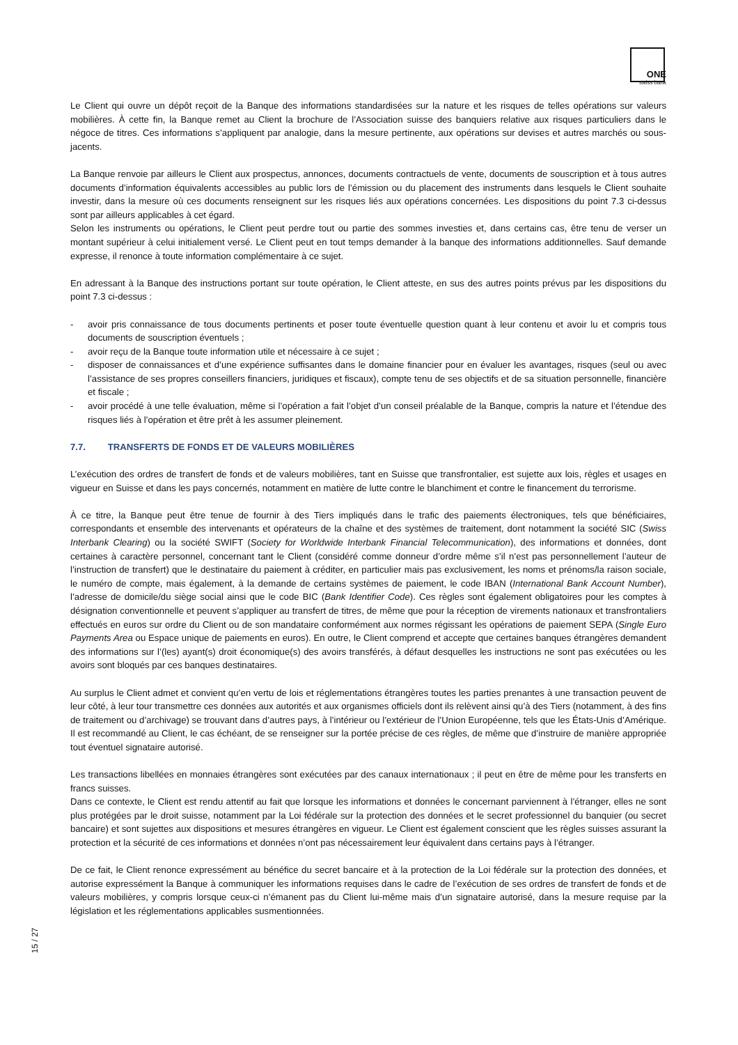ONE
swiss bank
Le Client qui ouvre un dépôt reçoit de la Banque des informations standardisées sur la nature et les risques de telles opérations sur valeurs mobilières. À cette fin, la Banque remet au Client la brochure de l’Association suisse des banquiers relative aux risques particuliers dans le négoce de titres. Ces informations s’appliquent par analogie, dans la mesure pertinente, aux opérations sur devises et autres marchés ou sous-jacents.
La Banque renvoie par ailleurs le Client aux prospectus, annonces, documents contractuels de vente, documents de souscription et à tous autres documents d’information équivalents accessibles au public lors de l’émission ou du placement des instruments dans lesquels le Client souhaite investir, dans la mesure où ces documents renseignent sur les risques liés aux opérations concernées. Les dispositions du point 7.3 ci-dessus sont par ailleurs applicables à cet égard.
Selon les instruments ou opérations, le Client peut perdre tout ou partie des sommes investies et, dans certains cas, être tenu de verser un montant supérieur à celui initialement versé. Le Client peut en tout temps demander à la banque des informations additionnelles. Sauf demande expresse, il renonce à toute information complémentaire à ce sujet.
En adressant à la Banque des instructions portant sur toute opération, le Client atteste, en sus des autres points prévus par les dispositions du point 7.3 ci-dessus :
- avoir pris connaissance de tous documents pertinents et poser toute éventuelle question quant à leur contenu et avoir lu et compris tous documents de souscription éventuels ;
- avoir reçu de la Banque toute information utile et nécessaire à ce sujet ;
- disposer de connaissances et d’une expérience suffisantes dans le domaine financier pour en évaluer les avantages, risques (seul ou avec l’assistance de ses propres conseillers financiers, juridiques et fiscaux), compte tenu de ses objectifs et de sa situation personnelle, financière et fiscale ;
- avoir procédé à une telle évaluation, même si l’opération a fait l’objet d’un conseil préalable de la Banque, compris la nature et l’étendue des risques liés à l’opération et être prêt à les assumer pleinement.
7.7. TRANSFERTS DE FONDS ET DE VALEURS MOBILIÈRES
L’exécution des ordres de transfert de fonds et de valeurs mobilières, tant en Suisse que transfrontalier, est sujette aux lois, règles et usages en vigueur en Suisse et dans les pays concernés, notamment en matière de lutte contre le blanchiment et contre le financement du terrorisme.
À ce titre, la Banque peut être tenue de fournir à des Tiers impliqués dans le trafic des paiements électroniques, tels que bénéficiaires, correspondants et ensemble des intervenants et opérateurs de la chaîne et des systèmes de traitement, dont notamment la société SIC (Swiss Interbank Clearing) ou la société SWIFT (Society for Worldwide Interbank Financial Telecommunication), des informations et données, dont certaines à caractère personnel, concernant tant le Client (considéré comme donneur d’ordre même s’il n’est pas personnellement l’auteur de l’instruction de transfert) que le destinataire du paiement à créditer, en particulier mais pas exclusivement, les noms et prénoms/la raison sociale, le numéro de compte, mais également, à la demande de certains systèmes de paiement, le code IBAN (International Bank Account Number), l’adresse de domicile/du siège social ainsi que le code BIC (Bank Identifier Code). Ces règles sont également obligatoires pour les comptes à désignation conventionnelle et peuvent s’appliquer au transfert de titres, de même que pour la réception de virements nationaux et transfrontaliers effectués en euros sur ordre du Client ou de son mandataire conformément aux normes régissant les opérations de paiement SEPA (Single Euro Payments Area ou Espace unique de paiements en euros). En outre, le Client comprend et accepte que certaines banques étrangères demandent des informations sur l’(les) ayant(s) droit économique(s) des avoirs transférés, à défaut desquelles les instructions ne sont pas exécutées ou les avoirs sont bloqués par ces banques destinataires.
Au surplus le Client admet et convient qu’en vertu de lois et réglementations étrangères toutes les parties prenantes à une transaction peuvent de leur côté, à leur tour transmettre ces données aux autorités et aux organismes officiels dont ils relèvent ainsi qu’à des Tiers (notamment, à des fins de traitement ou d’archivage) se trouvant dans d’autres pays, à l’intérieur ou l’extérieur de l’Union Européenne, tels que les États-Unis d’Amérique. Il est recommandé au Client, le cas échéant, de se renseigner sur la portée précise de ces règles, de même que d’instruire de manière appropriée tout éventuel signataire autorisé.
Les transactions libellées en monnaies étrangères sont exécutées par des canaux internationaux ; il peut en être de même pour les transferts en francs suisses.
Dans ce contexte, le Client est rendu attentif au fait que lorsque les informations et données le concernant parviennent à l’étranger, elles ne sont plus protégées par le droit suisse, notamment par la Loi fédérale sur la protection des données et le secret professionnel du banquier (ou secret bancaire) et sont sujettes aux dispositions et mesures étrangères en vigueur. Le Client est également conscient que les règles suisses assurant la protection et la sécurité de ces informations et données n’ont pas nécessairement leur équivalent dans certains pays à l’étranger.
De ce fait, le Client renonce expressément au bénéfice du secret bancaire et à la protection de la Loi fédérale sur la protection des données, et autorise expressément la Banque à communiquer les informations requises dans le cadre de l’exécution de ses ordres de transfert de fonds et de valeurs mobilières, y compris lorsque ceux-ci n’émanent pas du Client lui-même mais d’un signataire autorisé, dans la mesure requise par la législation et les réglementations applicables susmentionnées.
15 / 27